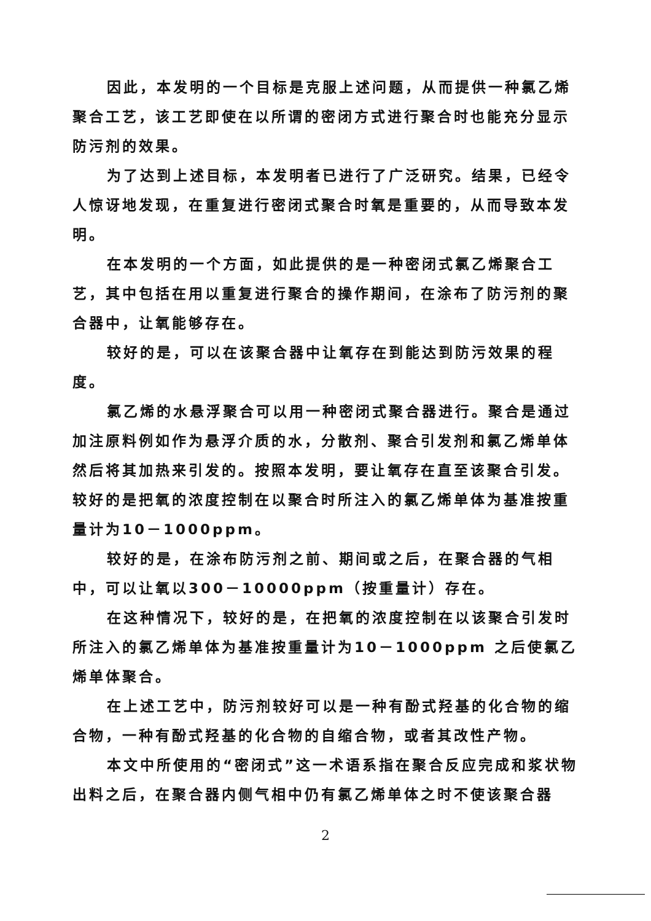因此，本发明的一个目标是克服上述问题，从而提供一种氯乙烯聚合工艺，该工艺即使在以所谓的密闭方式进行聚合时也能充分显示防污剂的效果。
为了达到上述目标，本发明者已进行了广泛研究。结果，已经令人惊讶地发现，在重复进行密闭式聚合时氧是重要的，从而导致本发明。
在本发明的一个方面，如此提供的是一种密闭式氯乙烯聚合工艺，其中包括在用以重复进行聚合的操作期间，在涂布了防污剂的聚合器中，让氧能够存在。
较好的是，可以在该聚合器中让氧存在到能达到防污效果的程度。
氯乙烯的水悬浮聚合可以用一种密闭式聚合器进行。聚合是通过加注原料例如作为悬浮介质的水，分散剂、聚合引发剂和氯乙烯单体然后将其加热来引发的。按照本发明，要让氧存在直至该聚合引发。较好的是把氧的浓度控制在以聚合时所注入的氯乙烯单体为基准按重量计为10－1000ppm。
较好的是，在涂布防污剂之前、期间或之后，在聚合器的气相中，可以让氧以300－10000ppm（按重量计）存在。
在这种情况下，较好的是，在把氧的浓度控制在以该聚合引发时所注入的氯乙烯单体为基准按重量计为10－1000ppm 之后使氯乙烯单体聚合。
在上述工艺中，防污剂较好可以是一种有酚式羟基的化合物的缩合物，一种有酚式羟基的化合物的自缩合物，或者其改性产物。
本文中所使用的“密闭式”这一术语系指在聚合反应完成和浆状物出料之后，在聚合器内侧气相中仍有氯乙烯单体之时不使该聚合器
2